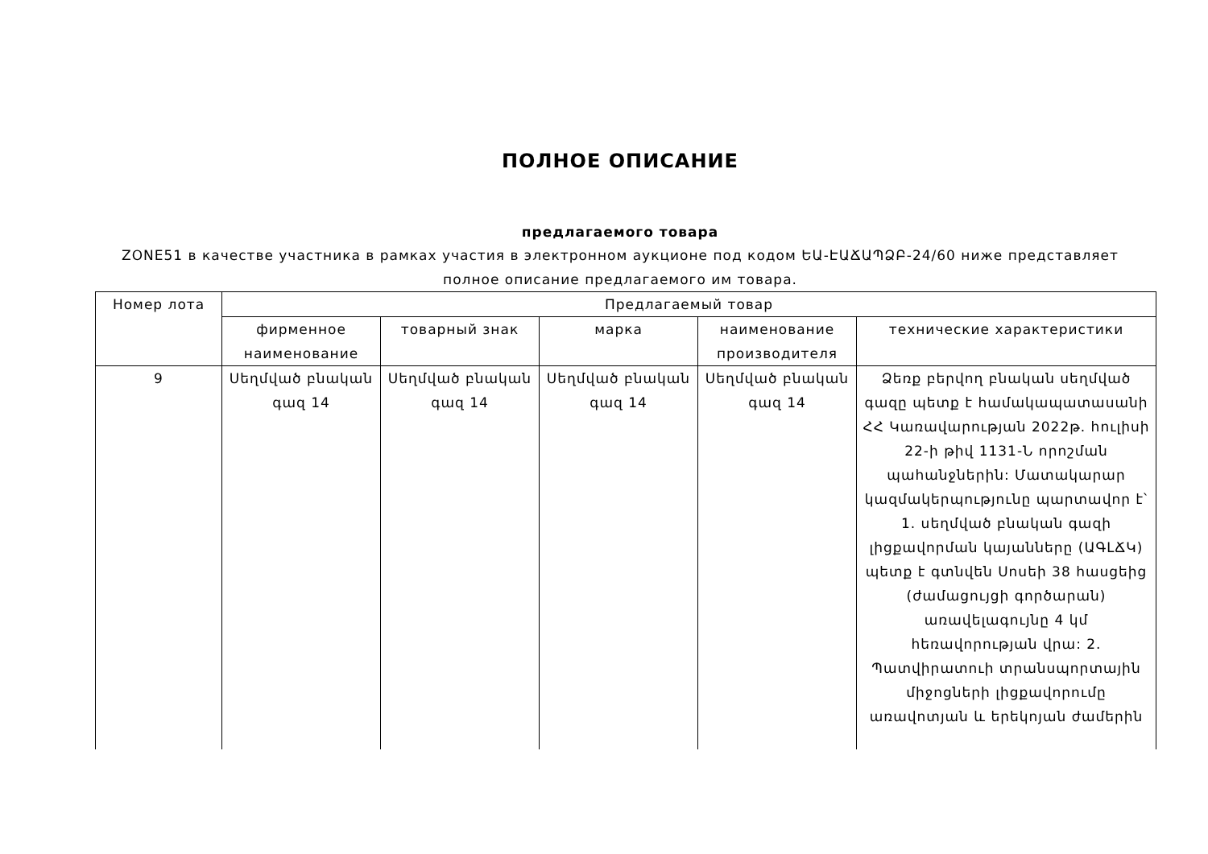ПОЛНОЕ ОПИСАНИЕ
предлагаемого товара
ZONE51 в качестве участника в рамках участия в электронном аукционе под кодом ԵԱ-ԷԱՃԱՊՁԲ-24/60 ниже представляет полное описание предлагаемого им товара.
| Номер лота | Предлагаемый товар | | | | |
| --- | --- | --- | --- | --- | --- |
| | фирменное наименование | товарный знак | марка | наименование производителя | технические характеристики |
| 9 | Սեղմված բնական գազ 14 | Սեղմված բնական գազ 14 | Սեղմված բնական գազ 14 | Սեղմված բնական գազ 14 | Ձեռք բերվող բնական սեղմված գազը պետք է համակապատասանի ՀՀ Կառավարության 2022թ. հուլիսի 22-ի թիվ 1131-Ն որոշման պահանջներին: Մատակարար կազմակերպությունը պարտավոր է՝ 1. սեղմված բնական գազի լիցքավորման կայանները (ԱԳԼՃԿ) պետք է գտնվեն Սոսեի 38 հասցեից (ժամացույցի գործարան) առավելագույնը 4 կմ հեռավորության վրա: 2. Պատվիրատուի տրանսպորտային միջոցների լիցքավորումը առավոտյան և երեկոյան ժամերին |